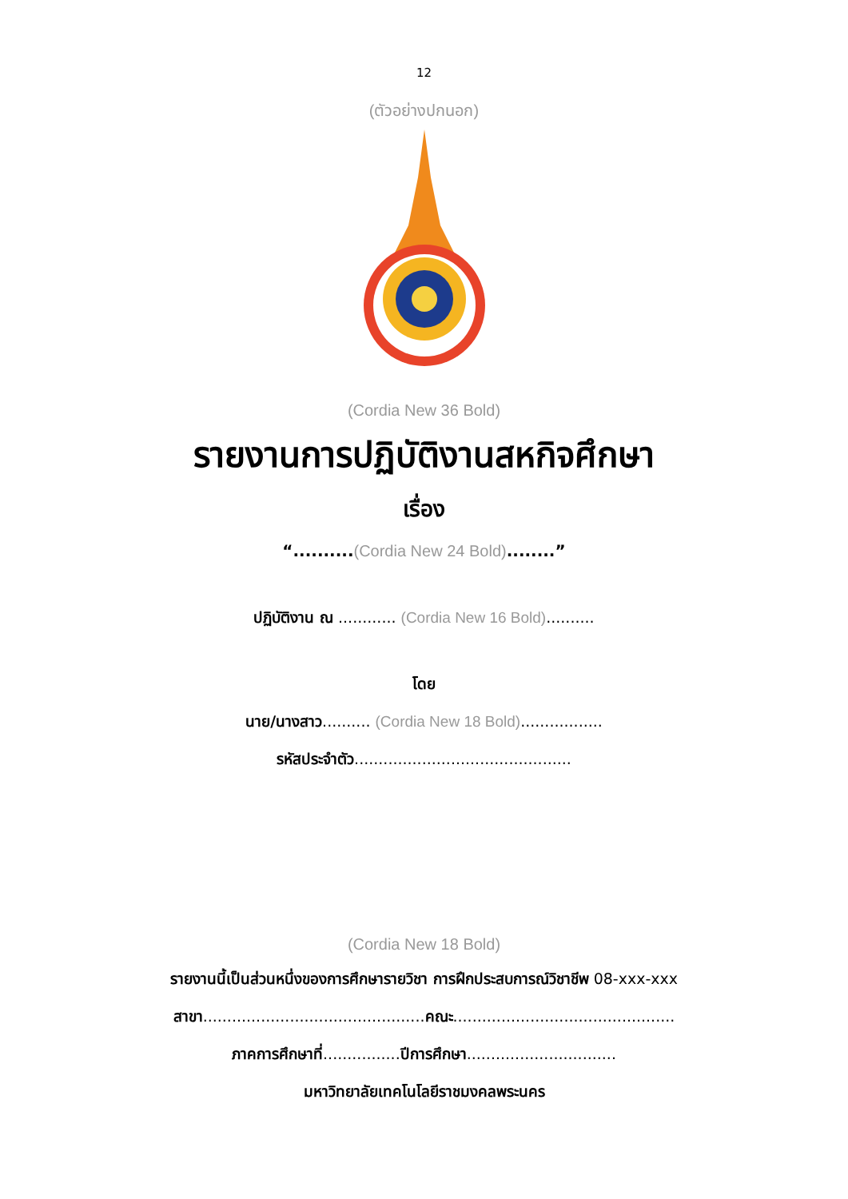12
(ตัวอย่างปกนอก)
(Cordia New 36 Bold)
รายงานการปฏิบัติงานสหกิจศึกษา
เรื่อง
“..........(Cordia New 24 Bold)........”
ปฏิบัติงาน ณ ............ (Cordia New 16 Bold)..........
โดย
นาย/นางสาว.......... (Cordia New 18 Bold).................
รหัสประจำตัว.............................................
(Cordia New 18 Bold)
รายงานนี้เป็นส่วนหนึ่งของการศึกษารายวิชา การฝึกประสบการณ์วิชาชีพ 08-xxx-xxx
สาขา..............................................คณะ..............................................
ภาคการศึกษาที่................ปีการศึกษา...............................
มหาวิทยาลัยเทคโนโลยีราชมงคลพระนคร